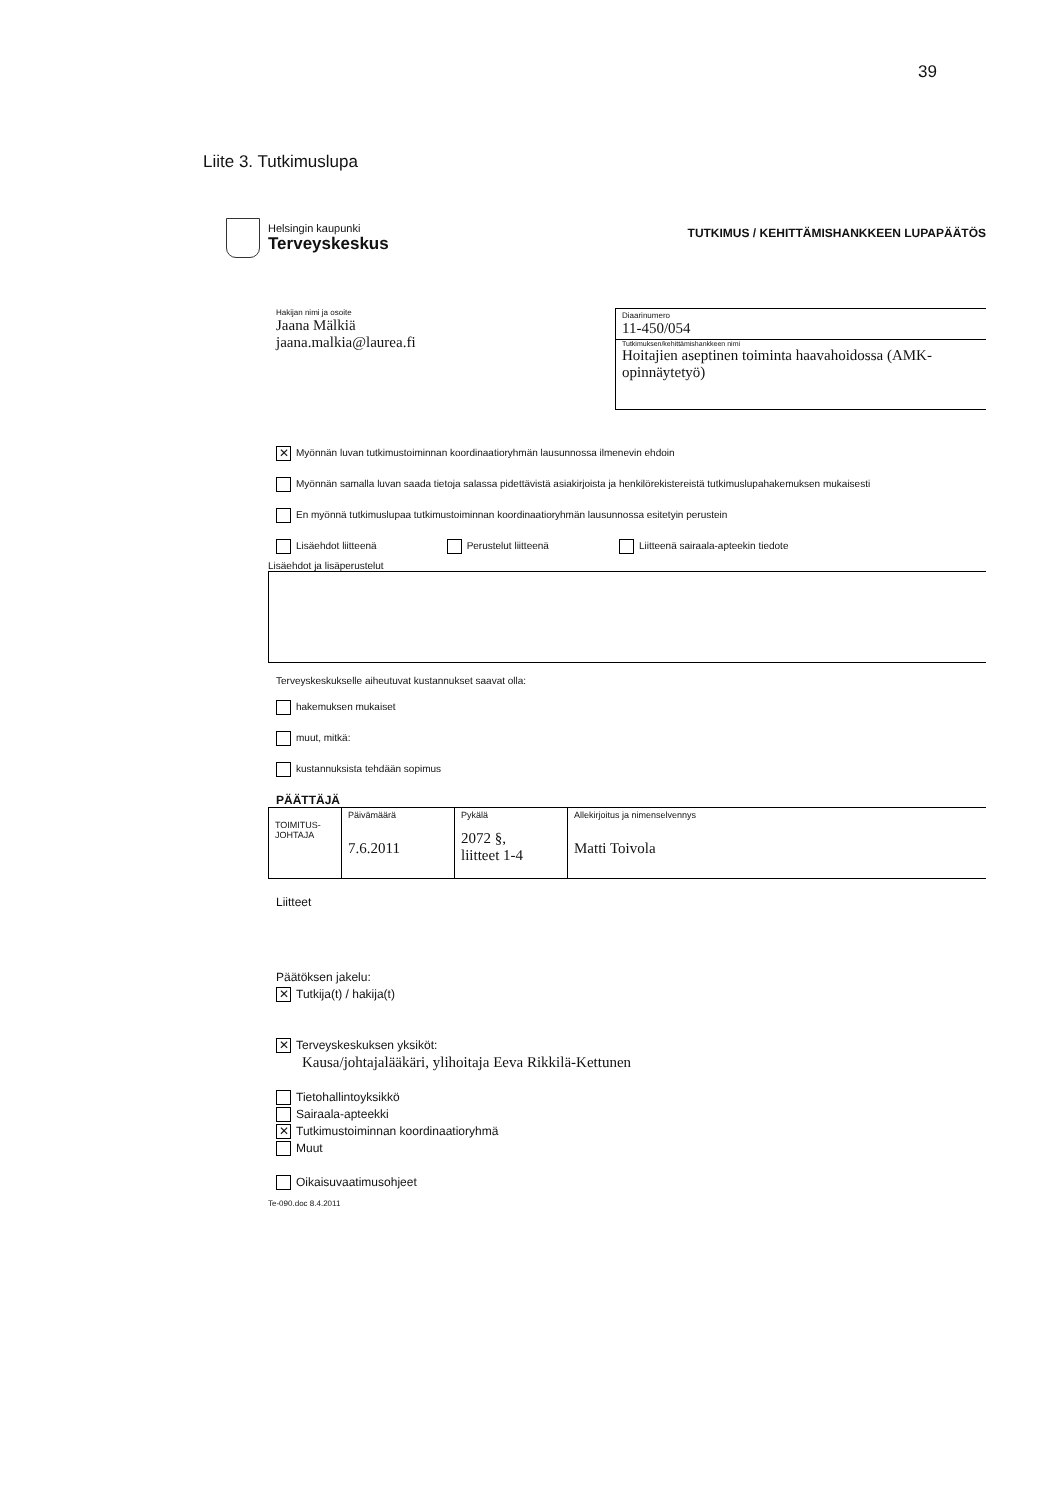39
Liite 3. Tutkimuslupa
Helsingin kaupunki
Terveyskeskus
TUTKIMUS / KEHITTÄMISHANKKEEN LUPAPÄÄTÖS
Hakijan nimi ja osoite
Jaana Mälkiä
jaana.malkia@laurea.fi
Diaarinumero
11-450/054
Tutkimuksen/kehittämishankkeen nimi
Hoitajien aseptinen toiminta haavahoidossa (AMK-opinnäytetyö)
✕ Myönnän luvan tutkimustoiminnan koordinaatioryhmän lausunnossa ilmenevin ehdoin
Myönnän samalla luvan saada tietoja salassa pidettävistä asiakirjoista ja henkilörekistereistä tutkimuslupahakemuksen mukaisesti
En myönnä tutkimuslupaa tutkimustoiminnan koordinaatioryhmän lausunnossa esitetyin perustein
Lisäehdot liitteenä Perustelut liitteenä Liitteenä sairaala-apteekin tiedote
Lisäehdot ja lisäperustelut
Terveyskeskukselle aiheutuvat kustannukset saavat olla:
hakemuksen mukaiset
muut, mitkä:
kustannuksista tehdään sopimus
PÄÄTTÄJÄ
| TOIMITUS- JOHTAJA | Päivämäärä 7.6.2011 | Pykälä 2072 §, liitteet 1-4 | Allekirjoitus ja nimenselvennys Matti Toivola |
Liitteet
Päätöksen jakelu:
✕ Tutkija(t) / hakija(t)
✕ Terveyskeskuksen yksiköt:
Kausa/johtajalääkäri, ylihoitaja Eeva Rikkilä-Kettunen
Tietohallintoyksikkö
Sairaala-apteekki
✕ Tutkimustoiminnan koordinaatioryhmä
Muut
Oikaisuvaatimusohjeet
Te-090.doc 8.4.2011